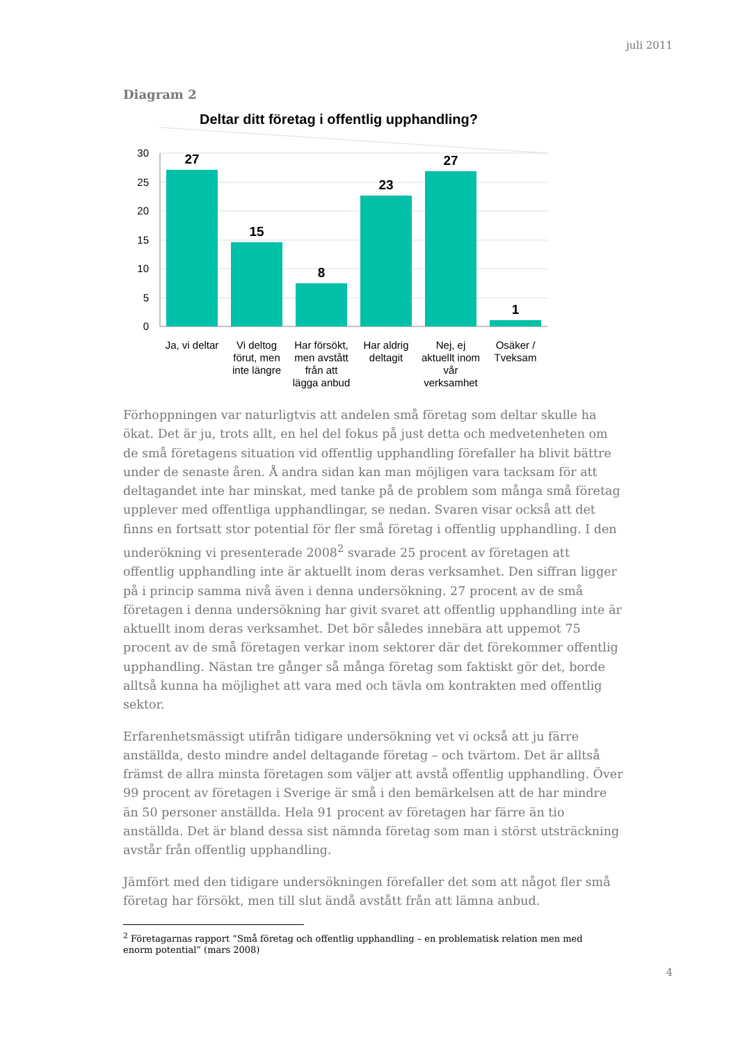juli 2011
Diagram 2
Deltar ditt företag i offentlig upphandling?
30
25
20
15
10
5
0
27
15
8
23
27
1
Ja, vi deltar
Vi deltog
förut, men
inte längre
Har försökt,
men avstått
från att
lägga anbud
Har aldrig
deltagit
Nej, ej
aktuellt inom
vår
verksamhet
Osäker /
Tveksam
Förhoppningen var naturligtvis att andelen små företag som deltar skulle ha ökat. Det är ju, trots allt, en hel del fokus på just detta och medvetenheten om de små företagens situation vid offentlig upphandling förefaller ha blivit bättre under de senaste åren. Å andra sidan kan man möjligen vara tacksam för att deltagandet inte har minskat, med tanke på de problem som många små företag upplever med offentliga upphandlingar, se nedan. Svaren visar också att det finns en fortsatt stor potential för fler små företag i offentlig upphandling. I den underökning vi presenterade 2008<sup>2</sup> svarade 25 procent av företagen att offentlig upphandling inte är aktuellt inom deras verksamhet. Den siffran ligger på i princip samma nivå även i denna undersökning. 27 procent av de små företagen i denna undersökning har givit svaret att offentlig upphandling inte är aktuellt inom deras verksamhet. Det bör således innebära att uppemot 75 procent av de små företagen verkar inom sektorer där det förekommer offentlig upphandling. Nästan tre gånger så många företag som faktiskt gör det, borde alltså kunna ha möjlighet att vara med och tävla om kontrakten med offentlig sektor.
Erfarenhetsmässigt utifrån tidigare undersökning vet vi också att ju färre anställda, desto mindre andel deltagande företag – och tvärtom. Det är alltså främst de allra minsta företagen som väljer att avstå offentlig upphandling. Över 99 procent av företagen i Sverige är små i den bemärkelsen att de har mindre än 50 personer anställda. Hela 91 procent av företagen har färre än tio anställda. Det är bland dessa sist nämnda företag som man i störst utsträckning avstår från offentlig upphandling.
Jämfört med den tidigare undersökningen förefaller det som att något fler små företag har försökt, men till slut ändå avstått från att lämna anbud.
<sup>2</sup> Företagarnas rapport ”Små företag och offentlig upphandling – en problematisk relation men med enorm potential” (mars 2008)
4